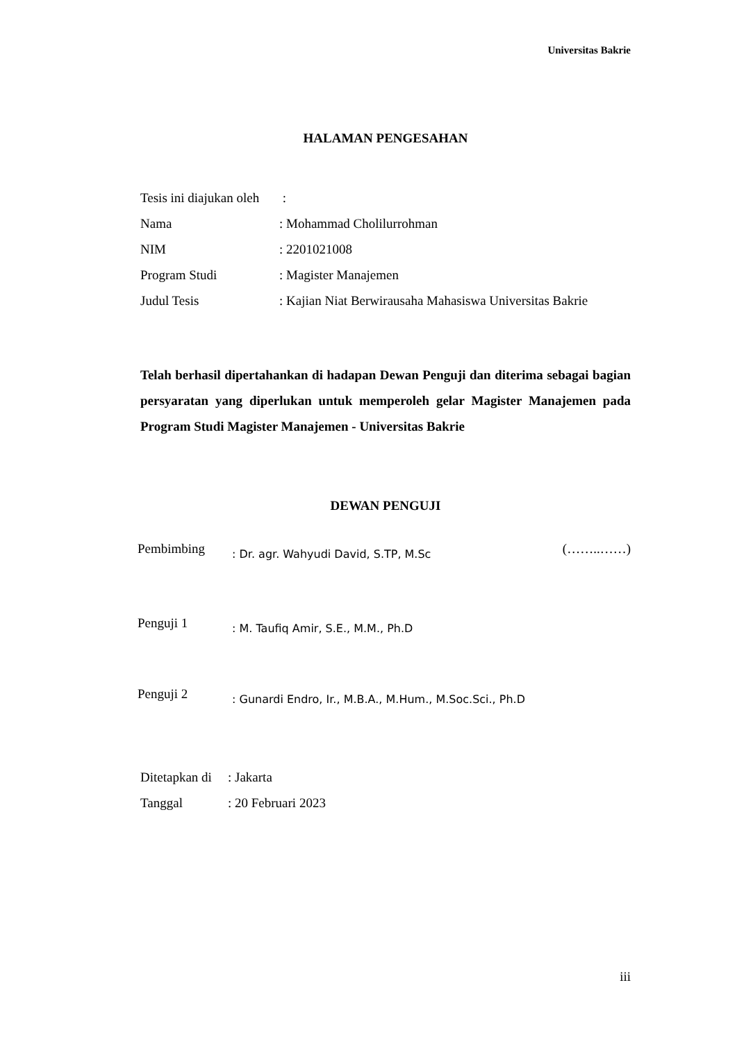Universitas Bakrie
HALAMAN PENGESAHAN
Tesis ini diajukan oleh :
Nama: Mohammad Cholilurrohman
NIM: 2201021008
Program Studi: Magister Manajemen
Judul Tesis: Kajian Niat Berwirausaha Mahasiswa Universitas Bakrie
Telah berhasil dipertahankan di hadapan Dewan Penguji dan diterima sebagai bagian persyaratan yang diperlukan untuk memperoleh gelar Magister Manajemen pada Program Studi Magister Manajemen - Universitas Bakrie
DEWAN PENGUJI
Pembimbing: Dr. agr. Wahyudi David, S.TP, M.Sc (……..……)
Penguji 1: M. Taufiq Amir, S.E., M.M., Ph.D
Penguji 2: Gunardi Endro, Ir., M.B.A., M.Hum., M.Soc.Sci., Ph.D
Ditetapkan di: Jakarta
Tanggal: 20 Februari 2023
iii